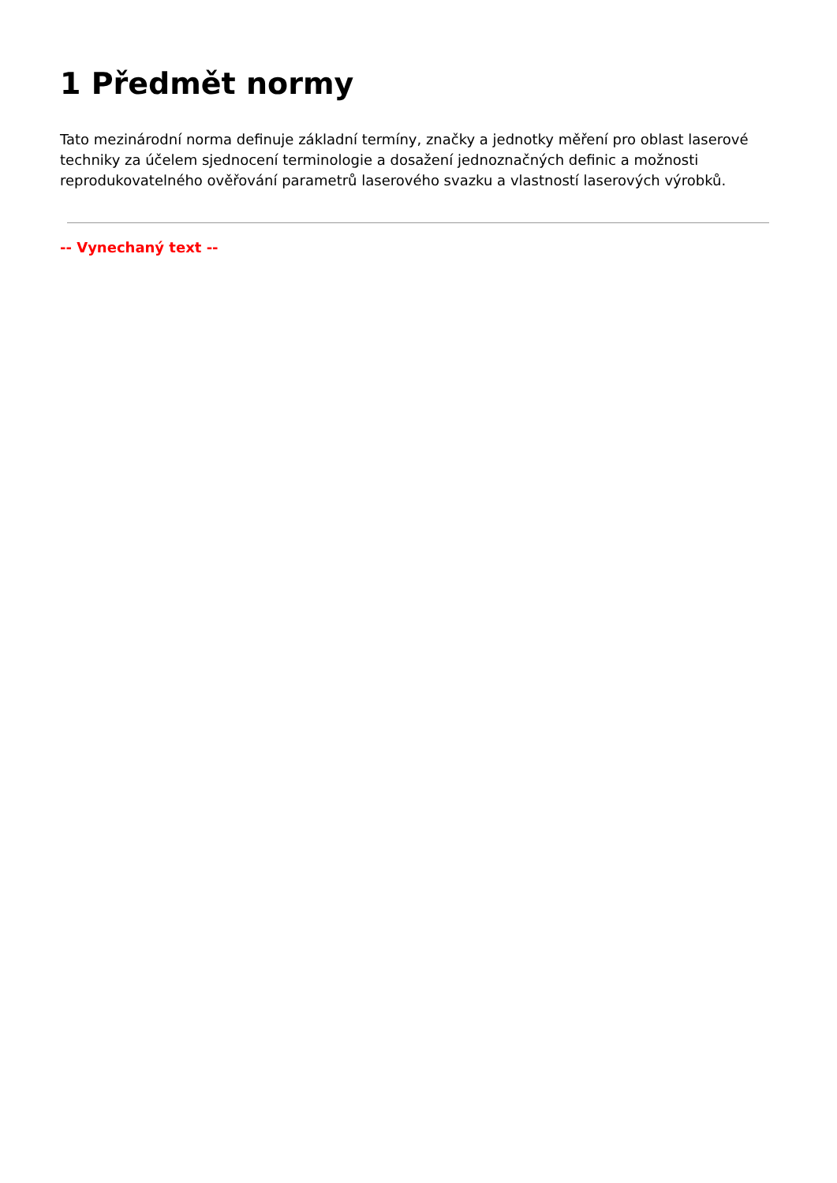1 Předmět normy
Tato mezinárodní norma definuje základní termíny, značky a jednotky měření pro oblast laserové techniky za účelem sjednocení terminologie a dosažení jednoznačných definic a možnosti reprodukovatelného ověřování parametrů laserového svazku a vlastností laserových výrobků.
-- Vynechaný text --